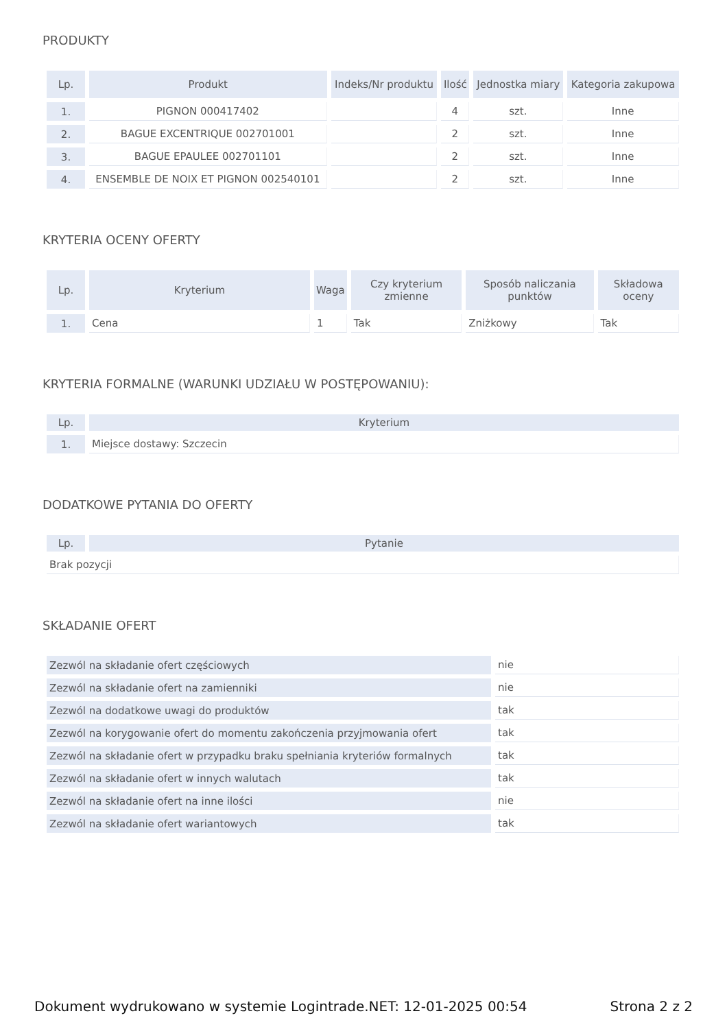PRODUKTY
| Lp. | Produkt | Indeks/Nr produktu | Ilość | Jednostka miary | Kategoria zakupowa |
| --- | --- | --- | --- | --- | --- |
| 1. | PIGNON 000417402 | | 4 | szt. | Inne |
| 2. | BAGUE EXCENTRIQUE 002701001 | | 2 | szt. | Inne |
| 3. | BAGUE EPAULEE 002701101 | | 2 | szt. | Inne |
| 4. | ENSEMBLE DE NOIX ET PIGNON 002540101 | | 2 | szt. | Inne |
KRYTERIA OCENY OFERTY
| Lp. | Kryterium | Waga | Czy kryterium zmienne | Sposób naliczania punktów | Składowa oceny |
| --- | --- | --- | --- | --- | --- |
| 1. | Cena | 1 | Tak | Zniżkowy | Tak |
KRYTERIA FORMALNE (WARUNKI UDZIAŁU W POSTĘPOWANIU):
| Lp. | Kryterium |
| --- | --- |
| 1. | Miejsce dostawy: Szczecin |
DODATKOWE PYTANIA DO OFERTY
| Lp. | Pytanie |
| --- | --- |
| Brak pozycji | |
SKŁADANIE OFERT
| Zezwól na składanie ofert częściowych | nie |
| Zezwól na składanie ofert na zamienniki | nie |
| Zezwól na dodatkowe uwagi do produktów | tak |
| Zezwól na korygowanie ofert do momentu zakończenia przyjmowania ofert | tak |
| Zezwól na składanie ofert w przypadku braku spełniania kryteriów formalnych | tak |
| Zezwól na składanie ofert w innych walutach | tak |
| Zezwól na składanie ofert na inne ilości | nie |
| Zezwól na składanie ofert wariantowych | tak |
Dokument wydrukowano w systemie Logintrade.NET: 12-01-2025 00:54 Strona 2 z 2